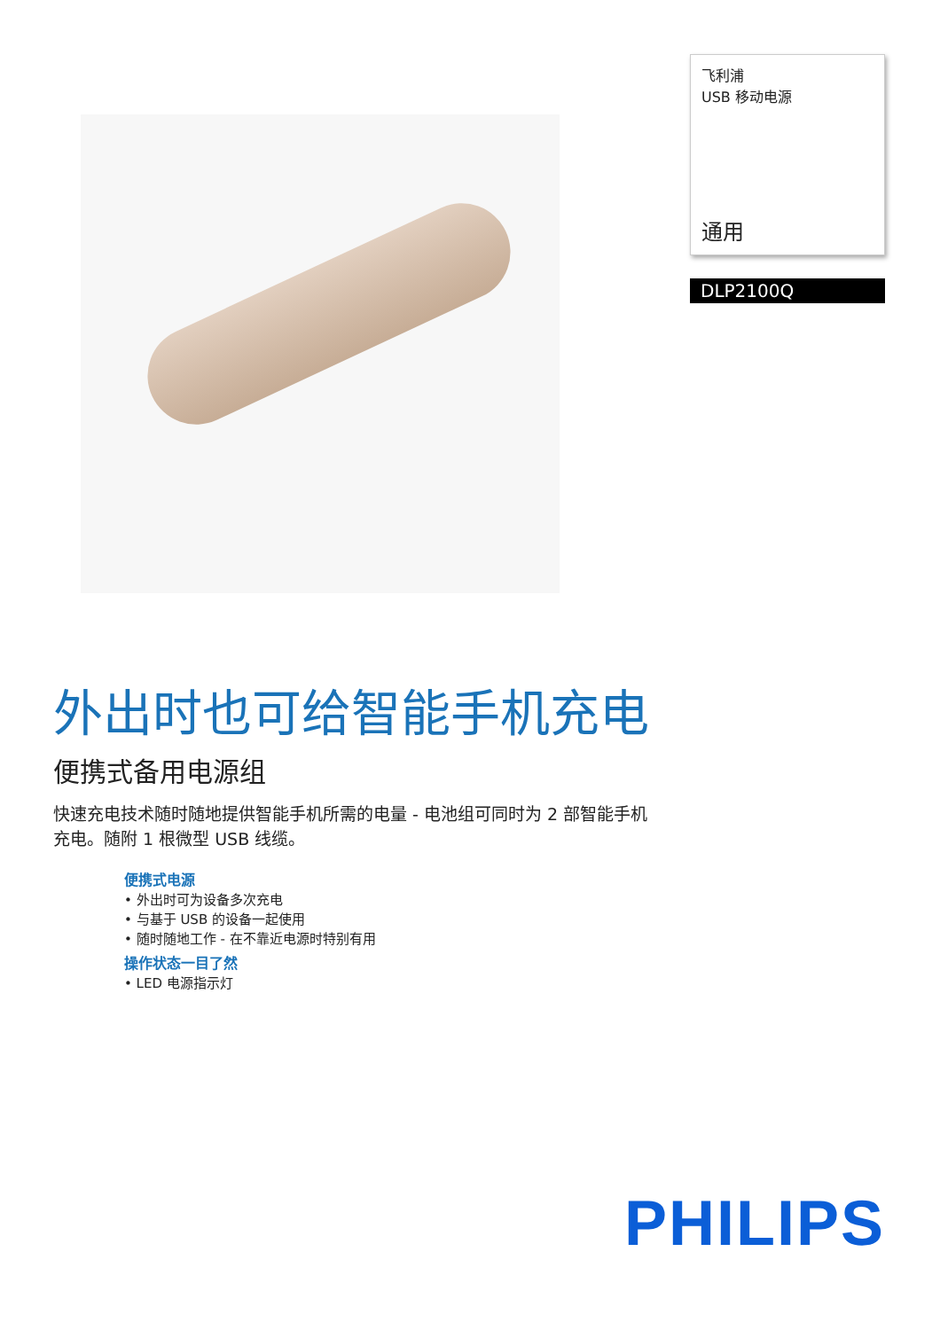飞利浦
USB 移动电源
通用
DLP2100Q
外出时也可给智能手机充电
便携式备用电源组
快速充电技术随时随地提供智能手机所需的电量 - 电池组可同时为 2 部智能手机充电。随附 1 根微型 USB 线缆。
便携式电源
• 外出时可为设备多次充电
• 与基于 USB 的设备一起使用
• 随时随地工作 - 在不靠近电源时特别有用
操作状态一目了然
• LED 电源指示灯
PHILIPS